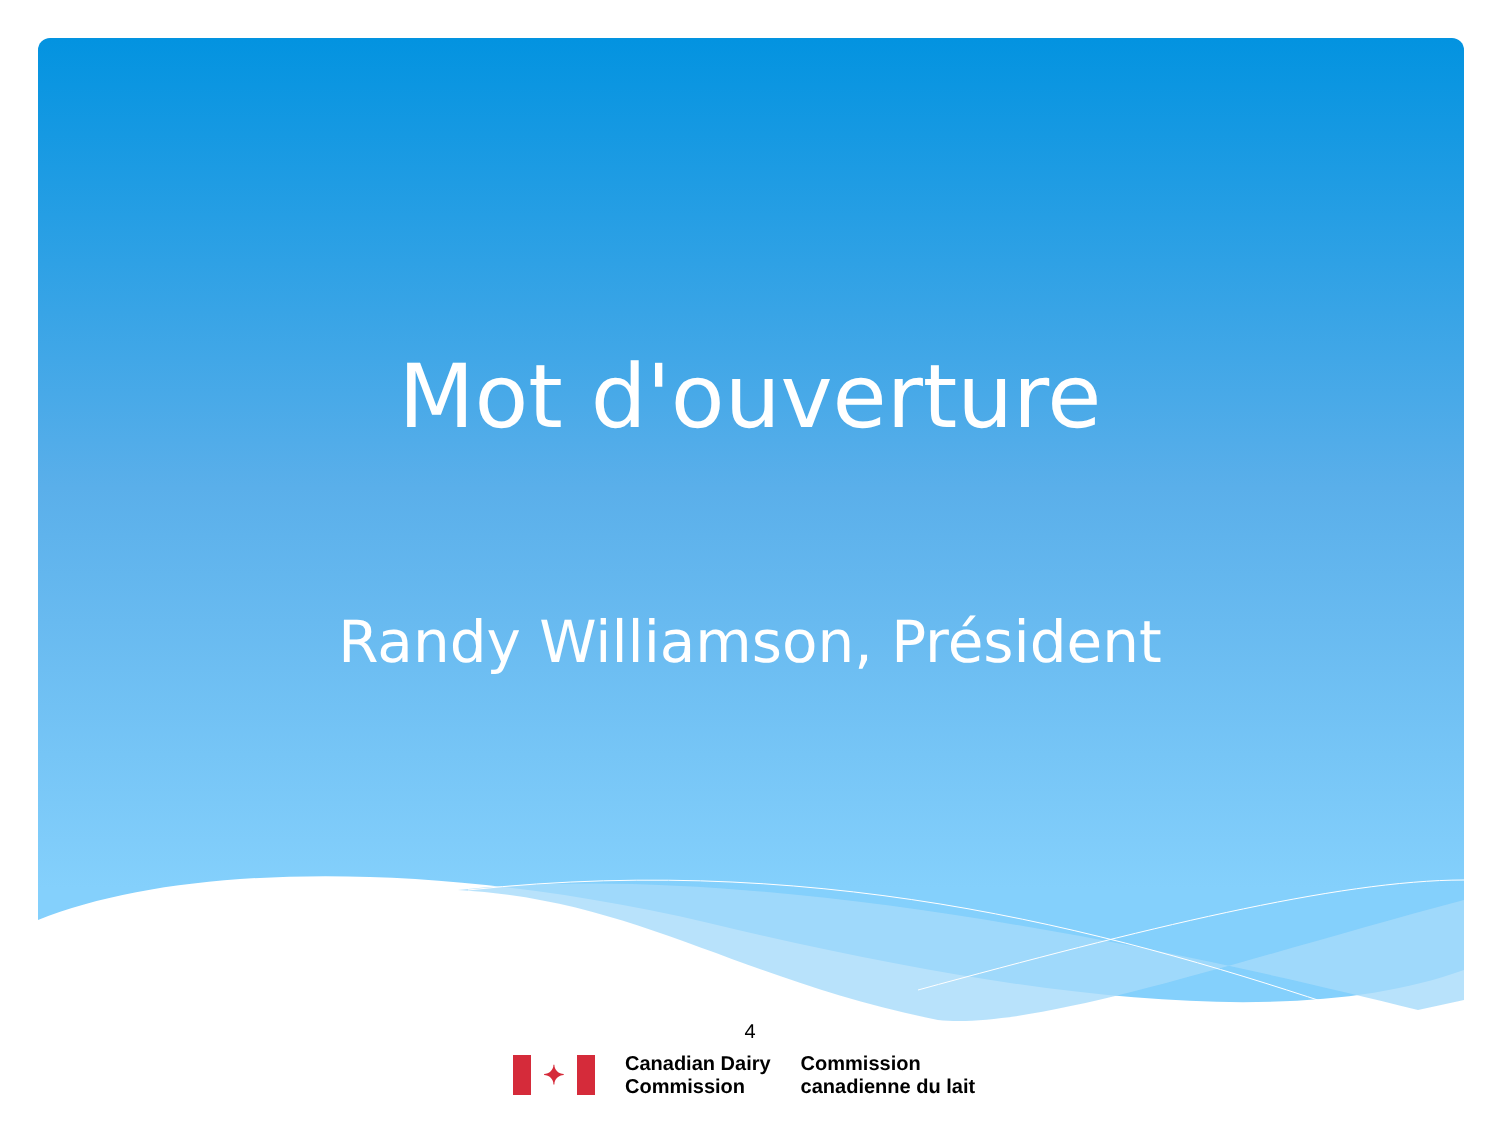Mot d'ouverture
Randy Williamson, Président
4
✦
Canadian Dairy
Commission
Commission
canadienne du lait